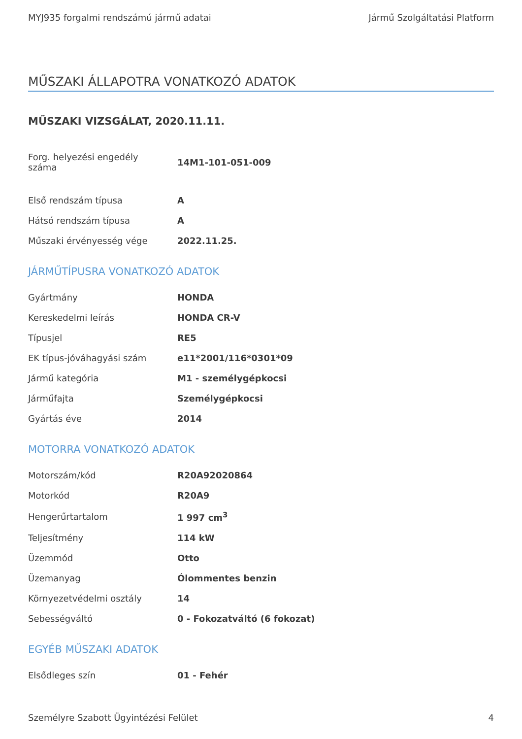MYJ935 forgalmi rendszámú jármű adatai Jármű Szolgáltatási Platform
MŰSZAKI ÁLLAPOTRA VONATKOZÓ ADATOK
MŰSZAKI VIZSGÁLAT, 2020.11.11.
| Forg. helyezési engedély száma | 14M1-101-051-009 |
| Első rendszám típusa | A |
| Hátsó rendszám típusa | A |
| Műszaki érvényesség vége | 2022.11.25. |
JÁRMŰTÍPUSRA VONATKOZÓ ADATOK
| Gyártmány | HONDA |
| Kereskedelmi leírás | HONDA CR-V |
| Típusjel | RE5 |
| EK típus-jóváhagyási szám | e11*2001/116*0301*09 |
| Jármű kategória | M1 - személygépkocsi |
| Járműfajta | Személygépkocsi |
| Gyártás éve | 2014 |
MOTORRA VONATKOZÓ ADATOK
| Motorszám/kód | R20A92020864 |
| Motorkód | R20A9 |
| Hengerűrtartalom | 1 997 cm<sup>3</sup> |
| Teljesítmény | 114 kW |
| Üzemmód | Otto |
| Üzemanyag | Ólommentes benzin |
| Környezetvédelmi osztály | 14 |
| Sebességváltó | 0 - Fokozatváltó (6 fokozat) |
EGYÉB MŰSZAKI ADATOK
| Elsődleges szín | 01 - Fehér |
Személyre Szabott Ügyintézési Felület 4